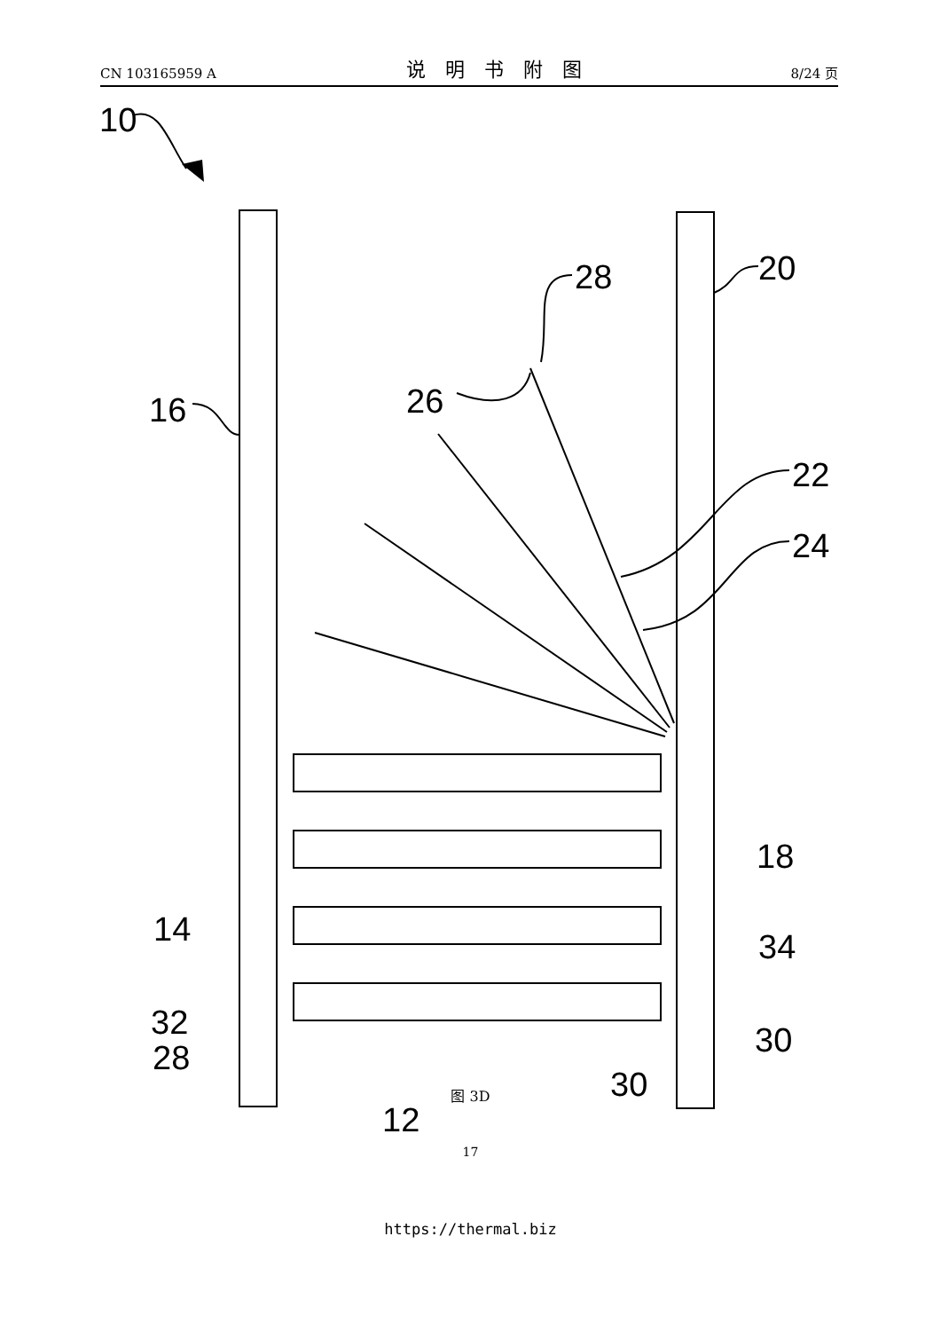CN 103165959 A 说明书附图 8/24 页
10
16
26
28
20
22
24
18
34
14
32
28
30
30
12
图 3D
17
https://thermal.biz